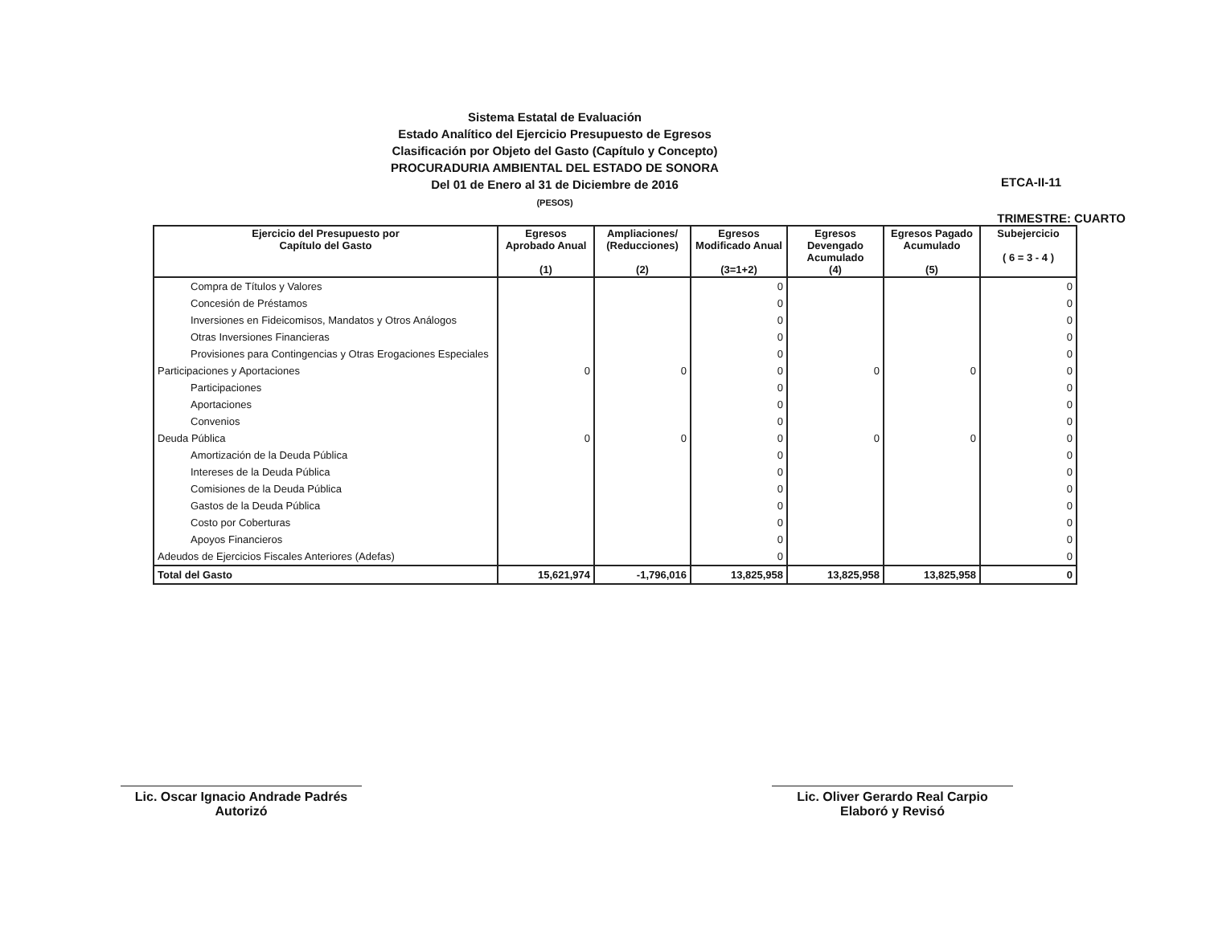Sistema Estatal de Evaluación
Estado Analítico del Ejercicio Presupuesto de Egresos
Clasificación por Objeto del Gasto (Capítulo y Concepto)
PROCURADURIA AMBIENTAL DEL ESTADO DE SONORA
Del 01 de Enero al 31 de Diciembre de 2016
(PESOS)
ETCA-II-11
TRIMESTRE: CUARTO
| Ejercicio del Presupuesto por Capítulo del Gasto | Egresos Aprobado Anual (1) | Ampliaciones/ (Reducciones) (2) | Egresos Modificado Anual (3=1+2) | Egresos Devengado Acumulado (4) | Egresos Pagado Acumulado (5) | Subejercicio ( 6 = 3 - 4 ) |
| --- | --- | --- | --- | --- | --- | --- |
| Compra de Títulos y Valores | | | 0 | | | 0 |
| Concesión de Préstamos | | | 0 | | | 0 |
| Inversiones en Fideicomisos, Mandatos y Otros Análogos | | | 0 | | | 0 |
| Otras Inversiones Financieras | | | 0 | | | 0 |
| Provisiones para Contingencias y Otras Erogaciones Especiales | | | 0 | | | 0 |
| Participaciones y Aportaciones | 0 | 0 | 0 | 0 | 0 | 0 |
| Participaciones | | | 0 | | | 0 |
| Aportaciones | | | 0 | | | 0 |
| Convenios | | | 0 | | | 0 |
| Deuda Pública | 0 | 0 | 0 | 0 | 0 | 0 |
| Amortización de la Deuda Pública | | | 0 | | | 0 |
| Intereses de la Deuda Pública | | | 0 | | | 0 |
| Comisiones de la Deuda Pública | | | 0 | | | 0 |
| Gastos de la Deuda Pública | | | 0 | | | 0 |
| Costo por Coberturas | | | 0 | | | 0 |
| Apoyos Financieros | | | 0 | | | 0 |
| Adeudos de Ejercicios Fiscales Anteriores (Adefas) | | | 0 | | | 0 |
| Total del Gasto | 15,621,974 | -1,796,016 | 13,825,958 | 13,825,958 | 13,825,958 | 0 |
Lic. Oscar Ignacio Andrade Padrés
Autorizó
Lic. Oliver Gerardo Real Carpio
Elaboró y Revisó